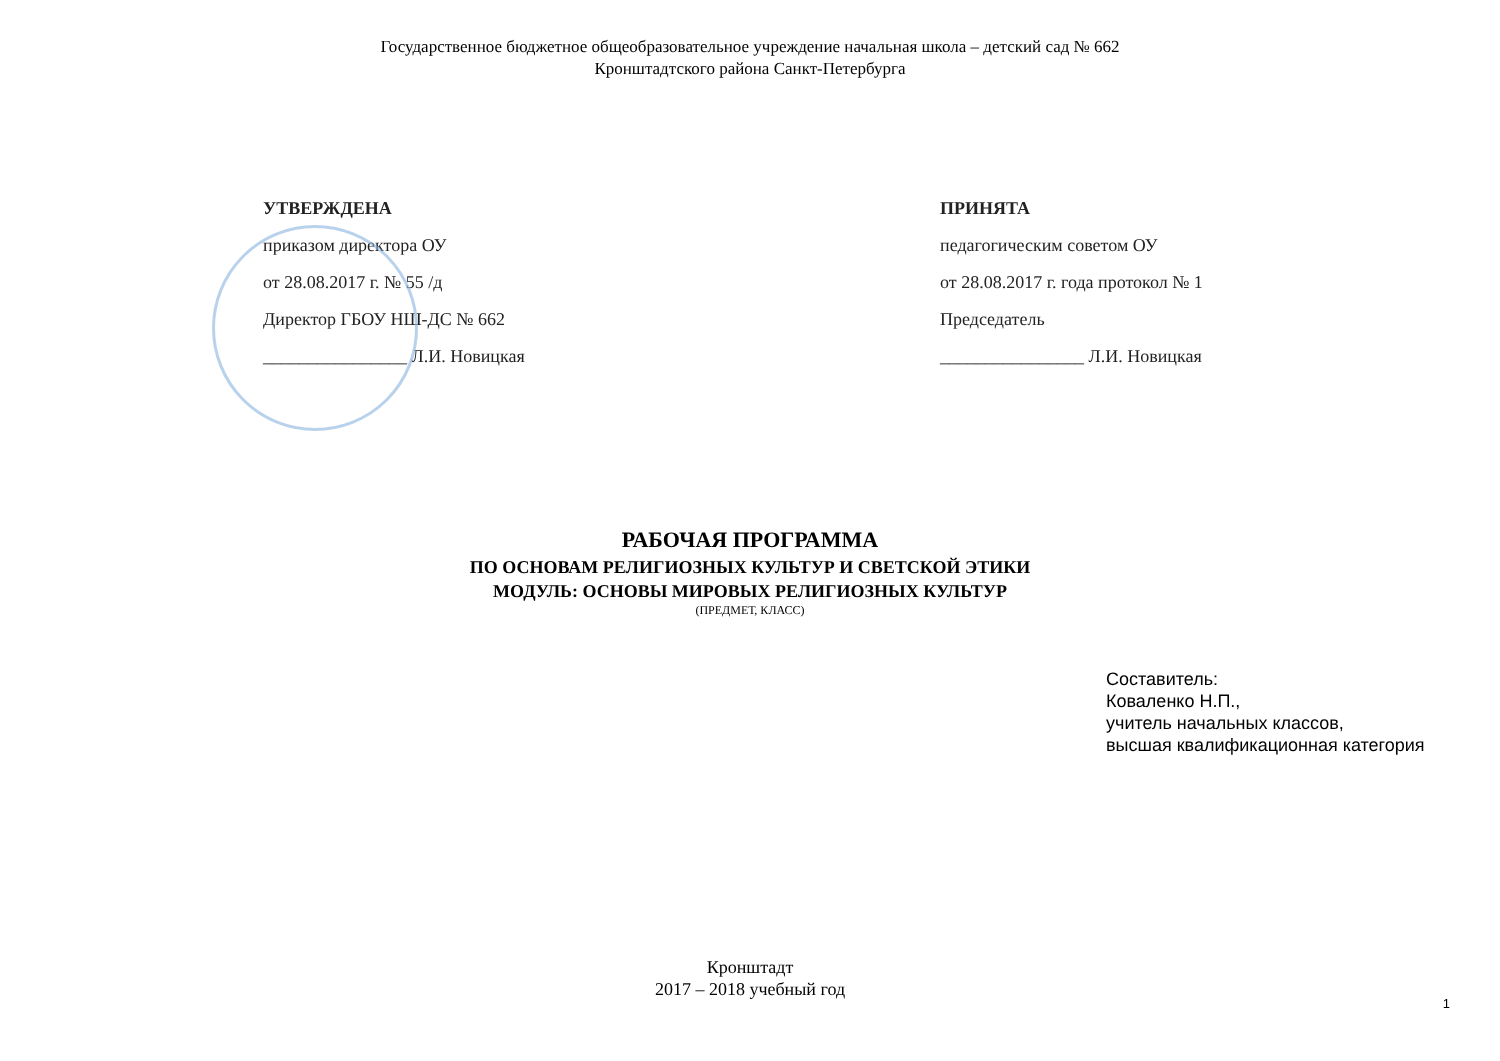Государственное бюджетное общеобразовательное учреждение начальная школа – детский сад № 662
Кронштадтского района Санкт-Петербурга
УТВЕРЖДЕНА
приказом директора ОУ
от 28.08.2017 г. № 55 /д
Директор ГБОУ НШ-ДС № 662
________________ Л.И. Новицкая
ПРИНЯТА
педагогическим советом ОУ
от 28.08.2017 г. года протокол № 1
Председатель
________________ Л.И. Новицкая
РАБОЧАЯ ПРОГРАММА
ПО ОСНОВАМ РЕЛИГИОЗНЫХ КУЛЬТУР И СВЕТСКОЙ ЭТИКИ
МОДУЛЬ: ОСНОВЫ МИРОВЫХ РЕЛИГИОЗНЫХ КУЛЬТУР
(ПРЕДМЕТ, КЛАСС)
Составитель:
Коваленко Н.П.,
учитель начальных классов,
высшая квалификационная категория
Кронштадт
2017 – 2018 учебный год
1